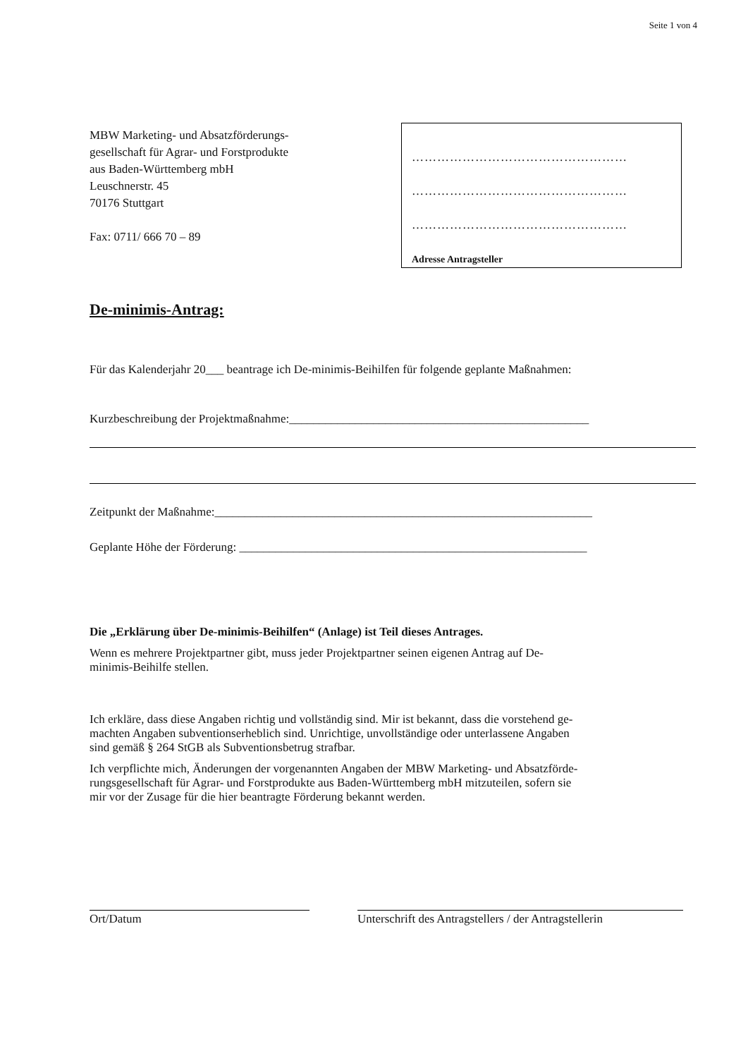Seite 1 von 4
MBW Marketing- und Absatzförderungs-
gesellschaft für Agrar- und Forstprodukte
aus Baden-Württemberg mbH
Leuschnerstr. 45
70176 Stuttgart
Fax: 0711/ 666 70 – 89
……………………………………………
……………………………………………
……………………………………………
Adresse Antragsteller
De-minimis-Antrag:
Für das Kalenderjahr 20___ beantrage ich De-minimis-Beihilfen für folgende geplante Maßnahmen:
Kurzbeschreibung der Projektmaßnahme:__________________________________________________
Zeitpunkt der Maßnahme:_______________________________________________________________
Geplante Höhe der Förderung: __________________________________________________________
Die „Erklärung über De-minimis-Beihilfen“ (Anlage) ist Teil dieses Antrages.
Wenn es mehrere Projektpartner gibt, muss jeder Projektpartner seinen eigenen Antrag auf De-
minimis-Beihilfe stellen.
Ich erkläre, dass diese Angaben richtig und vollständig sind. Mir ist bekannt, dass die vorstehend ge-
machten Angaben subventionserheblich sind. Unrichtige, unvollständige oder unterlassene Angaben
sind gemäß § 264 StGB als Subventionsbetrug strafbar.
Ich verpflichte mich, Änderungen der vorgenannten Angaben der MBW Marketing- und Absatzförde-
rungsgesellschaft für Agrar- und Forstprodukte aus Baden-Württemberg mbH mitzuteilen, sofern sie
mir vor der Zusage für die hier beantragte Förderung bekannt werden.
Ort/Datum Unterschrift des Antragstellers / der Antragstellerin